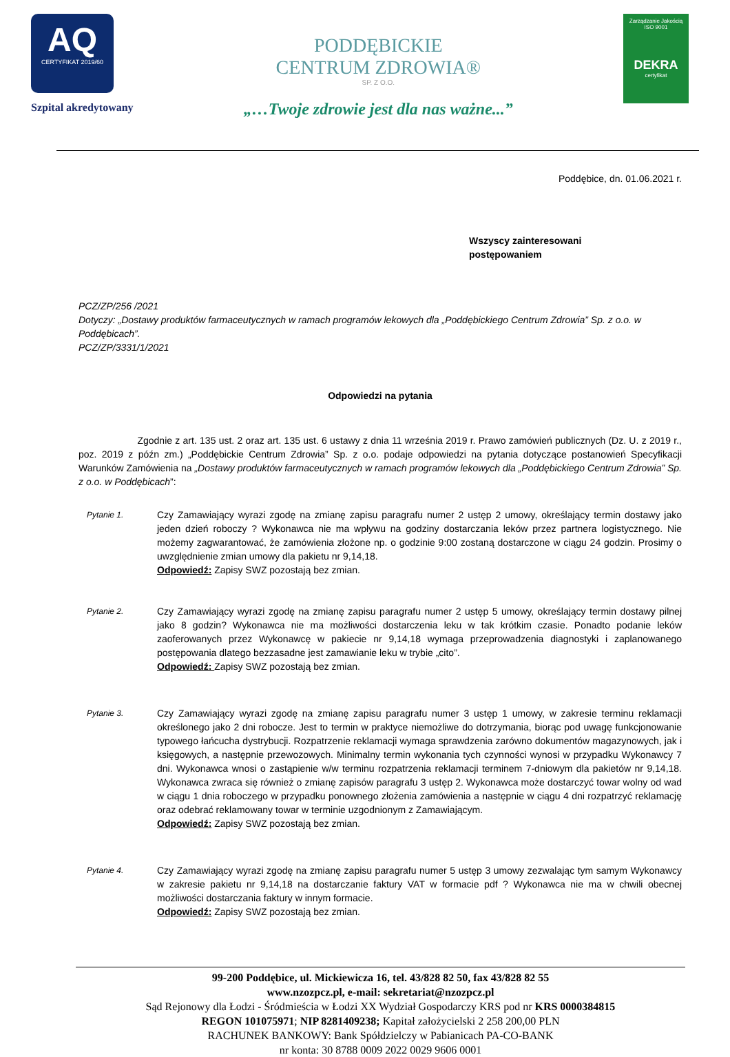AQ
CERTYFIKAT 2019/60
Szpital akredytowany
PODDĘBICKIE
CENTRUM ZDROWIA®
SP. Z O.O.
„…Twoje zdrowie jest dla nas ważne...”
Zarządzanie Jakością
ISO 9001
DEKRA
certyfikat
Poddębice, dn. 01.06.2021 r.
Wszyscy zainteresowani
postępowaniem
PCZ/ZP/256 /2021
Dotyczy: „Dostawy produktów farmaceutycznych w ramach programów lekowych dla „Poddębickiego Centrum Zdrowia” Sp. z o.o. w Poddębicach”.
PCZ/ZP/3331/1/2021
Odpowiedzi na pytania
Zgodnie z art. 135 ust. 2 oraz art. 135 ust. 6 ustawy z dnia 11 września 2019 r. Prawo zamówień publicznych (Dz. U. z 2019 r., poz. 2019 z późn zm.) „Poddębickie Centrum Zdrowia” Sp. z o.o. podaje odpowiedzi na pytania dotyczące postanowień Specyfikacji Warunków Zamówienia na „Dostawy produktów farmaceutycznych w ramach programów lekowych dla „Poddębickiego Centrum Zdrowia” Sp. z o.o. w Poddębicach”:
Pytanie 1.
Czy Zamawiający wyrazi zgodę na zmianę zapisu paragrafu numer 2 ustęp 2 umowy, określający termin dostawy jako jeden dzień roboczy ? Wykonawca nie ma wpływu na godziny dostarczania leków przez partnera logistycznego. Nie możemy zagwarantować, że zamówienia złożone np. o godzinie 9:00 zostaną dostarczone w ciągu 24 godzin. Prosimy o uwzględnienie zmian umowy dla pakietu nr 9,14,18.
Odpowiedź: Zapisy SWZ pozostają bez zmian.
Pytanie 2.
Czy Zamawiający wyrazi zgodę na zmianę zapisu paragrafu numer 2 ustęp 5 umowy, określający termin dostawy pilnej jako 8 godzin? Wykonawca nie ma możliwości dostarczenia leku w tak krótkim czasie. Ponadto podanie leków zaoferowanych przez Wykonawcę w pakiecie nr 9,14,18 wymaga przeprowadzenia diagnostyki i zaplanowanego postępowania dlatego bezzasadne jest zamawianie leku w trybie „cito”.
Odpowiedź: Zapisy SWZ pozostają bez zmian.
Pytanie 3.
Czy Zamawiający wyrazi zgodę na zmianę zapisu paragrafu numer 3 ustęp 1 umowy, w zakresie terminu reklamacji określonego jako 2 dni robocze. Jest to termin w praktyce niemożliwe do dotrzymania, biorąc pod uwagę funkcjonowanie typowego łańcucha dystrybucji. Rozpatrzenie reklamacji wymaga sprawdzenia zarówno dokumentów magazynowych, jak i księgowych, a następnie przewozowych. Minimalny termin wykonania tych czynności wynosi w przypadku Wykonawcy 7 dni. Wykonawca wnosi o zastąpienie w/w terminu rozpatrzenia reklamacji terminem 7-dniowym dla pakietów nr 9,14,18. Wykonawca zwraca się również o zmianę zapisów paragrafu 3 ustęp 2. Wykonawca może dostarczyć towar wolny od wad w ciągu 1 dnia roboczego w przypadku ponownego złożenia zamówienia a następnie w ciągu 4 dni rozpatrzyć reklamację oraz odebrać reklamowany towar w terminie uzgodnionym z Zamawiającym.
Odpowiedź: Zapisy SWZ pozostają bez zmian.
Pytanie 4.
Czy Zamawiający wyrazi zgodę na zmianę zapisu paragrafu numer 5 ustęp 3 umowy zezwalając tym samym Wykonawcy w zakresie pakietu nr 9,14,18 na dostarczanie faktury VAT w formacie pdf ? Wykonawca nie ma w chwili obecnej możliwości dostarczania faktury w innym formacie.
Odpowiedź: Zapisy SWZ pozostają bez zmian.
99-200 Poddębice, ul. Mickiewicza 16, tel. 43/828 82 50, fax 43/828 82 55
www.nzozpcz.pl, e-mail: sekretariat@nzozpcz.pl
Sąd Rejonowy dla Łodzi - Śródmieścia w Łodzi XX Wydział Gospodarczy KRS pod nr KRS 0000384815
REGON 101075971; NIP 8281409238; Kapitał założycielski 2 258 200,00 PLN
RACHUNEK BANKOWY: Bank Spółdzielczy w Pabianicach PA-CO-BANK
nr konta: 30 8788 0009 2022 0029 9606 0001